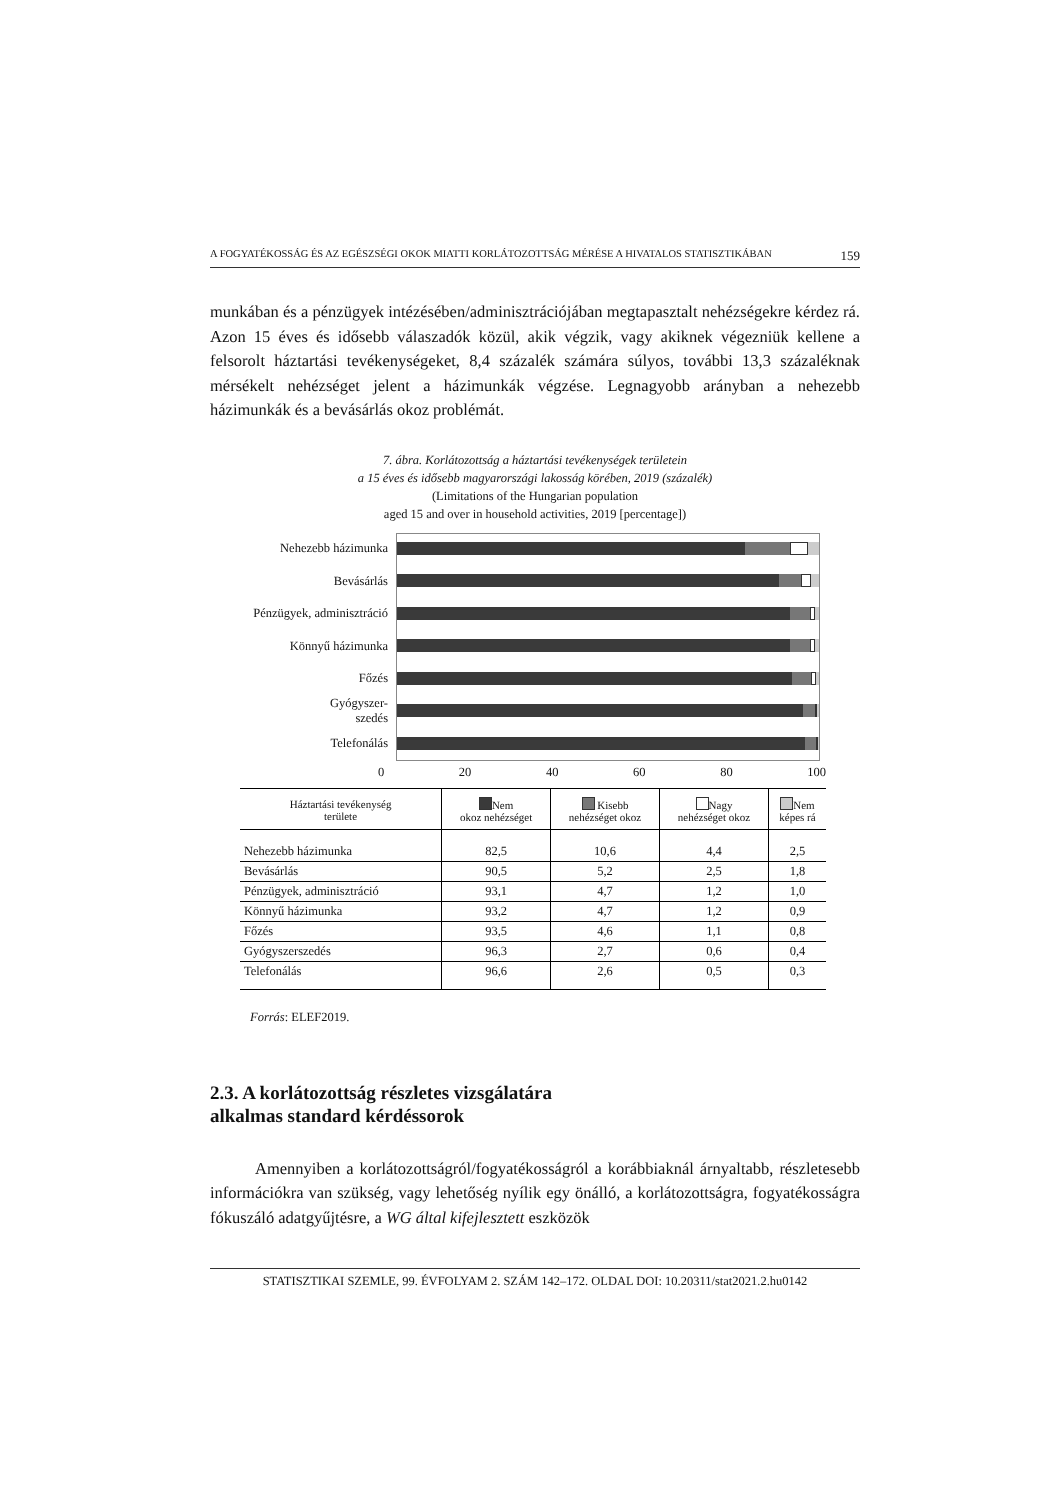A FOGYATÉKOSSÁG ÉS AZ EGÉSZSÉGI OKOK MIATTI KORLÁTOZOTTSÁG MÉRÉSE A HIVATALOS STATISZTIKÁBAN 159
munkában és a pénzügyek intézésében/adminisztrációjában megtapasztalt nehézségekre kérdez rá. Azon 15 éves és idősebb válaszadók közül, akik végzik, vagy akiknek végezniük kellene a felsorolt háztartási tevékenységeket, 8,4 százalék számára súlyos, további 13,3 százaléknak mérsékelt nehézséget jelent a házimunkák végzése. Legnagyobb arányban a nehezebb házimunkák és a bevásárlás okoz problémát.
7. ábra. Korlátozottság a háztartási tevékenységek területein
a 15 éves és idősebb magyarországi lakosság körében, 2019 (százalék)
(Limitations of the Hungarian population
aged 15 and over in household activities, 2019 [percentage])
Nehezebb házimunka
Bevásárlás
Pénzügyek, adminisztráció
Könnyű házimunka
Főzés
Gyógyszer-
szedés
Telefonálás
0 20 40 60 80 100
| Háztartási tevékenység területe | Nem okoz nehézséget | Kisebb nehézséget okoz | Nagy nehézséget okoz | Nem képes rá |
| --- | --- | --- | --- | --- |
| Nehezebb házimunka | 82,5 | 10,6 | 4,4 | 2,5 |
| Bevásárlás | 90,5 | 5,2 | 2,5 | 1,8 |
| Pénzügyek, adminisztráció | 93,1 | 4,7 | 1,2 | 1,0 |
| Könnyű házimunka | 93,2 | 4,7 | 1,2 | 0,9 |
| Főzés | 93,5 | 4,6 | 1,1 | 0,8 |
| Gyógyszerszedés | 96,3 | 2,7 | 0,6 | 0,4 |
| Telefonálás | 96,6 | 2,6 | 0,5 | 0,3 |
Forrás: ELEF2019.
2.3. A korlátozottság részletes vizsgálatára
alkalmas standard kérdéssorok
Amennyiben a korlátozottságról/fogyatékosságról a korábbiaknál árnyaltabb, részletesebb információkra van szükség, vagy lehetőség nyílik egy önálló, a korlátozottságra, fogyatékosságra fókuszáló adatgyűjtésre, a WG által kifejlesztett eszközök
STATISZTIKAI SZEMLE, 99. ÉVFOLYAM 2. SZÁM 142–172. OLDAL DOI: 10.20311/stat2021.2.hu0142